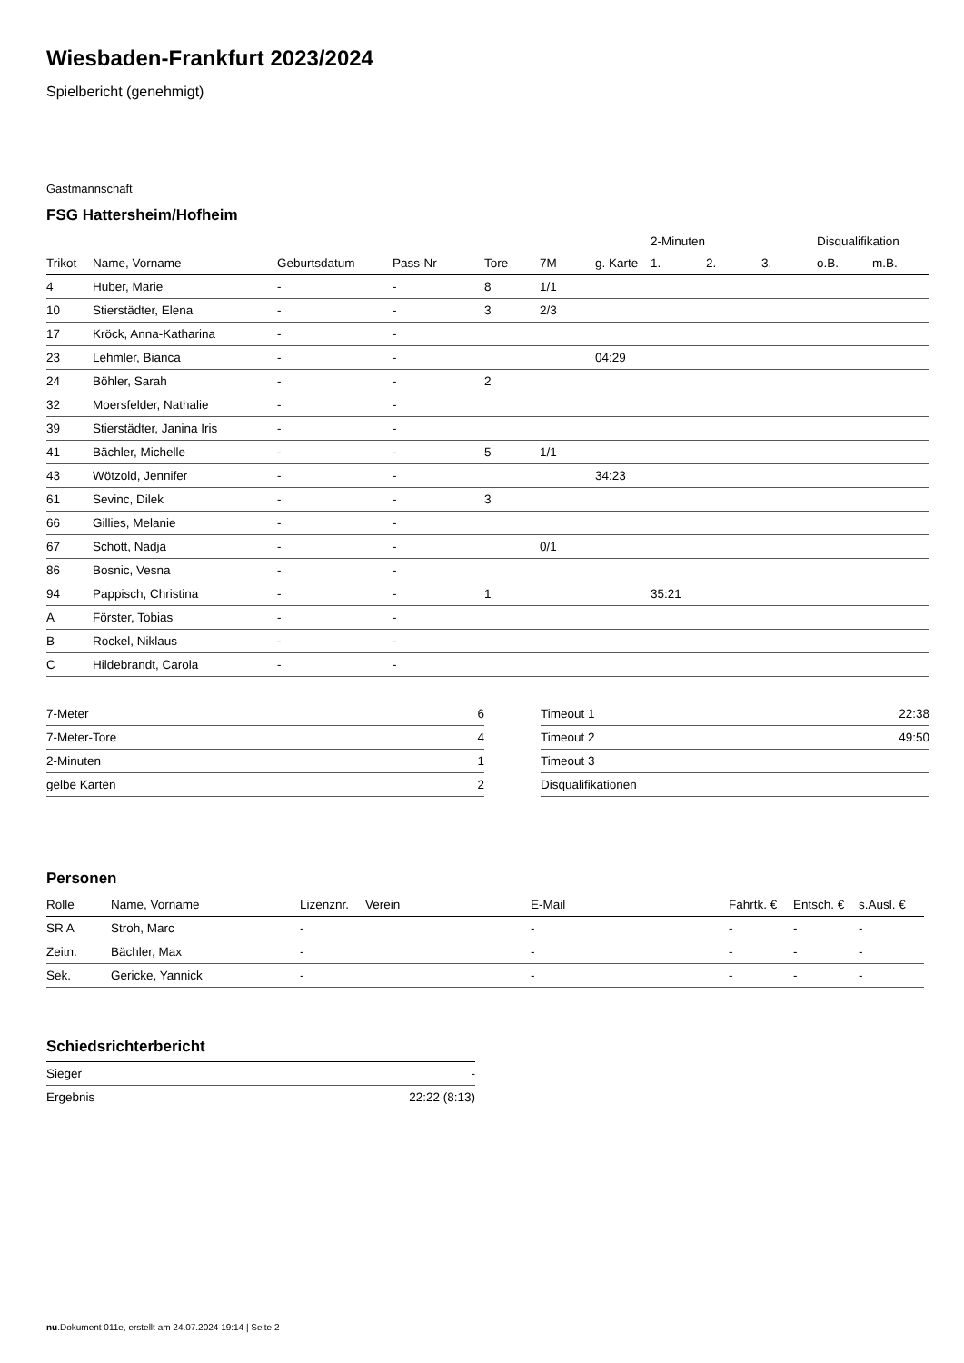Wiesbaden-Frankfurt 2023/2024
Spielbericht (genehmigt)
Gastmannschaft
FSG Hattersheim/Hofheim
| | | | | | | | 2-Minuten | | | Disqualifikation | |
| --- | --- | --- | --- | --- | --- | --- | --- | --- | --- | --- | --- |
| Trikot | Name, Vorname | Geburtsdatum | Pass-Nr | Tore | 7M | g. Karte | 1. | 2. | 3. | o.B. | m.B. |
| 4 | Huber, Marie | - | - | 8 | 1/1 | | | | | | |
| 10 | Stierstädter, Elena | - | - | 3 | 2/3 | | | | | | |
| 17 | Kröck, Anna-Katharina | - | - | | | | | | | | |
| 23 | Lehmler, Bianca | - | - | | | 04:29 | | | | | |
| 24 | Böhler, Sarah | - | - | 2 | | | | | | | |
| 32 | Moersfelder, Nathalie | - | - | | | | | | | | |
| 39 | Stierstädter, Janina Iris | - | - | | | | | | | | |
| 41 | Bächler, Michelle | - | - | 5 | 1/1 | | | | | | |
| 43 | Wötzold, Jennifer | - | - | | | 34:23 | | | | | |
| 61 | Sevinc, Dilek | - | - | 3 | | | | | | | |
| 66 | Gillies, Melanie | - | - | | | | | | | | |
| 67 | Schott, Nadja | - | - | | 0/1 | | | | | | |
| 86 | Bosnic, Vesna | - | - | | | | | | | | |
| 94 | Pappisch, Christina | - | - | 1 | | | 35:21 | | | | |
| A | Förster, Tobias | - | - | | | | | | | | |
| B | Rockel, Niklaus | - | - | | | | | | | | |
| C | Hildebrandt, Carola | - | - | | | | | | | | |
| 7-Meter | 6 |
| 7-Meter-Tore | 4 |
| 2-Minuten | 1 |
| gelbe Karten | 2 |
| Timeout 1 | 22:38 |
| Timeout 2 | 49:50 |
| Timeout 3 | |
| Disqualifikationen | |
Personen
| Rolle | Name, Vorname | Lizenznr. | Verein | E-Mail | Fahrtk. € | Entsch. € | s.Ausl. € |
| --- | --- | --- | --- | --- | --- | --- | --- |
| SR A | Stroh, Marc | - | | - | - | - | - |
| Zeitn. | Bächler, Max | - | | - | - | - | - |
| Sek. | Gericke, Yannick | - | | - | - | - | - |
Schiedsrichterbericht
| Sieger | - |
| Ergebnis | 22:22 (8:13) |
nu.Dokument 011e, erstellt am 24.07.2024 19:14 | Seite 2